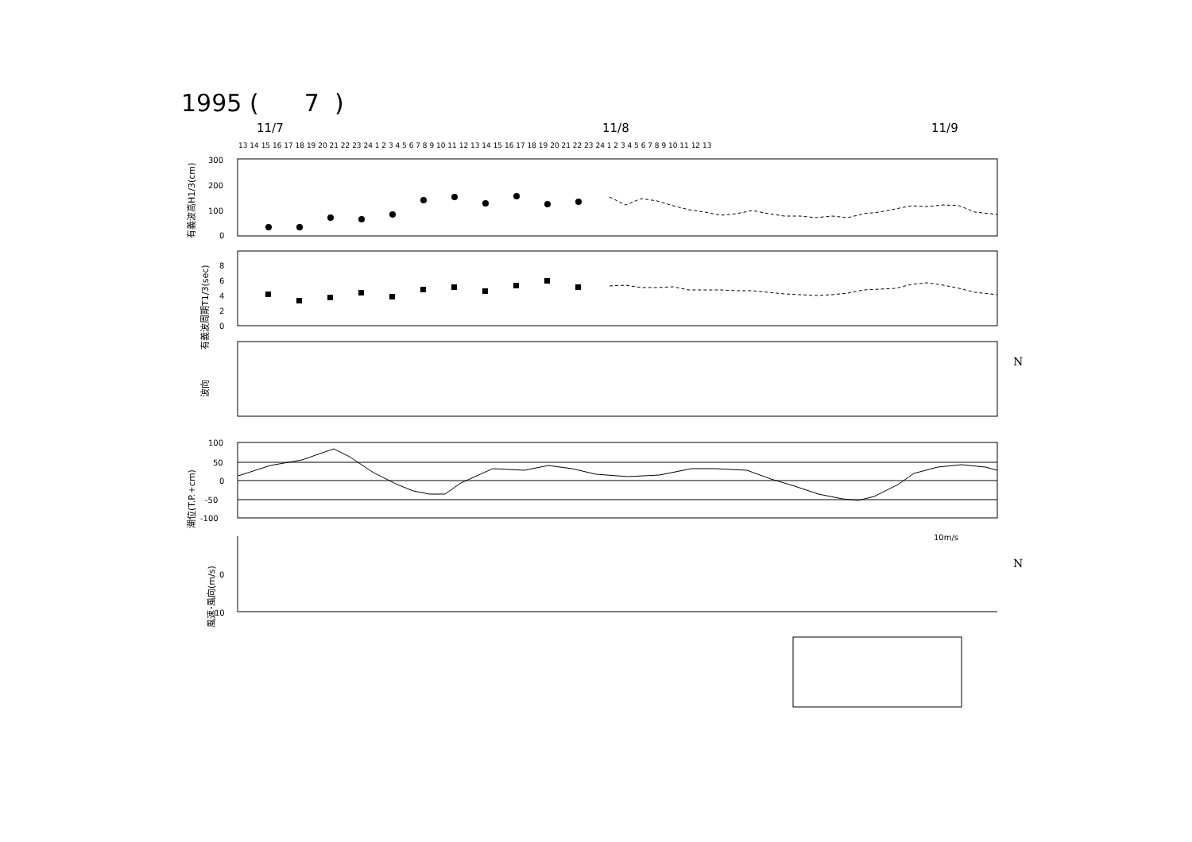1995 ( 7 )
11/7 11/8 11/9
300
200
100
0
8
6
4
2
0
100
50
0
-50
-100
0
10
10m/s
N
N
13 14 15 16 17 18 19 20 21 22 23 24 1 2 3 4 5 6 7 8 9 10 11 12 13 14 15 16 17 18 19 20 21 22 23 24 1 2 3 4 5 6 7 8 9 10 11 12 13
有義波高H1/3(cm)
有義波周期T1/3(sec)
波向
潮位(T.P.+cm)
風速･風向(m/s)